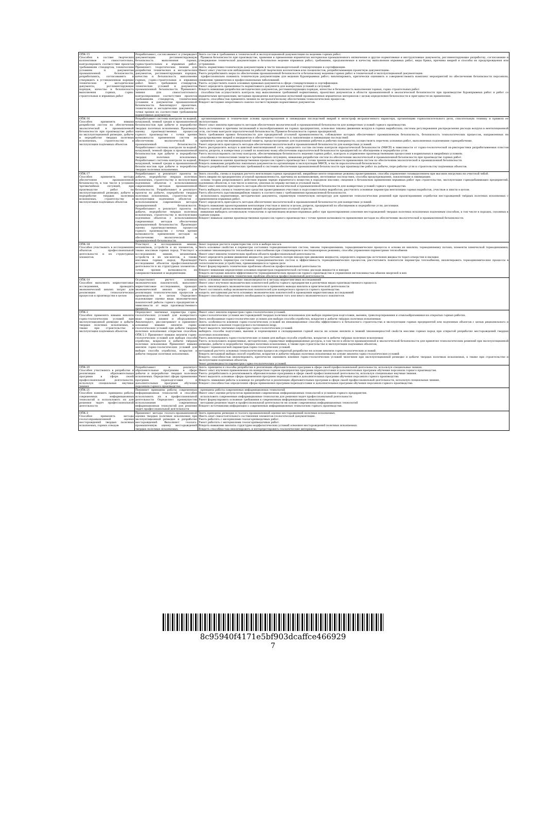| ОПК-15 Способен в составе творческих коллективов и самостоятельно, контролировать соответствие проектов требованиям стандартов, техническим условиям и документам промышленной безопасности, разрабатывать, согласовывать и утверждать в установленном порядке технические и методические документы, регламентирующие порядок, качество и безопасность выполнения горных, горно-строительных и взрывных работ | Разрабатывает, согласовывает и утверждает документацию регламентирующую безопасность выполнения горных, горностроительных и взрывных работ. Применяет: теоретические знания для разработки технических и методических документов, регламентирующих порядок, качество и безопасность выполнения горных, горно-строительных и взрывных работ. Знает: требования стандартов, технических условий и документов промышленной безопасности. Применяет: знания для самостоятельного контролирования соответствия проектов требованиям стандартов, техническим условиям и документам промышленной безопасности. Анализирует проектные, технические и методические документы с точки зрения их соответствия требованиям нормативных документов. | Знать состав и требования к технической и эксплуатационной документации по ведению горных работ. - Правила безопасности при производстве, хранении и применении взрывчатых материалов промышленного назначения и другие нормативные и инструктивные документы, регламентирующие разработку, согласование и утверждение технической документации и безопасное ведение взрывных работ; требования, предъявляемые к качеству выполнения взрывных работ, виды брака, причины аварий и способы их предупреждения или устранения. Знать: нормативно-техническую документацию в части законодательной стандартизации и сертификации. Имеет опыт участия или наблюдения за работой творческих коллективов или специалистов, разрабатывающих проектную документацию. Уметь разрабатывать меры по обеспечению промышленной безопасности и безопасному ведению горных работ в технической и эксплуатационной документации. - профессионально понимать техническую документацию для ведения буровзрывных работ; анализировать, критически оценивать и совершенствовать комплекс мероприятий по обеспечению безопасности персонала, снижению травматизма и профессиональных заболеваний. Уметь: осуществлять поиск основных правовых документов в сфере стандартизации и сертификации. Умеет определять применимость нормативного документа для конкретных условий и ситуаций. Владеть навыками разработки методических документов, регламентирующих порядок, качество и безопасность выполнения горных, горно строительных работ. - способностью осуществлять контроль над выполнением требований нормативных, проектных документов в области промышленной и экологической безопасности при производстве буровзрывных работ и работ со взрывчатыми материалами; методами проведения контрольных испытаний промышленных взрывчатых материалов с целью определения безопасности и пригодности их применения. владеть: способностью применять знания по метрологическому обеспечению технологических процессов. Владеет методами оперативного поиска соответствующих нормативных документов. |
| ОПК-16 Способен применять навыки разработки систем по обеспечению экологической и промышленной безопасности при производстве работ по эксплуатационной разведке, добыче и переработке твердых полезных ископаемых, строительству и эксплуатации подземных объектов | Разрабатывает системы контроля за водной, воздушной, земной средах и промышленной безопасностью при добыче и переработке твердых полезных ископаемых. Производит оценку производственных процессов горного производства с точки зрения возможности применения систем по обеспечению экологической и промышленной безопасности. Разрабатывает системы контроля за водной, воздушной, земной сферах и промышленной безопасностью при добыче и переработке твердых полезных ископаемых. Разрабатывает системы контроля за водной, воздушной, земной средах и промышленной безопас-ностью при добыче и переработке твердых полезных ископаемых. | - организационные и технические основы предотвращения и ликвидации последствий аварий и катастроф антропогенного характера, организацию горноспасательного дела, спасательную технику и правила ее эксплуатации. Имеет опыт анализа пригодность методов обеспечения экологической и промышленной безопасности для конкретных условий горного производства. Знать источники и причины загазований и пылеобразования на горных предприятиях, основ-ные законы движения воздуха в горных выработках; системы регулирования распределения расхода воздуха в вентиляционной сети, системы контроля аэрологической безопасности; Правила безопасности горных предприятий. Знать требования правил безопасности для предприятий угольной промышленности, соблюдение которых обеспечивает промышленную безопасность, безопасность технологических процессов, направленных на предупреждение аварий и инцидентов и обеспечивает готовность к локализации и ликвидации последствий. - применять средства индивидуальной защиты, предусмотренные для подземных рабочих и рабочих поверхности; осуществлять перечень основных работ, выполняемых подземными горнорабочими. Умеет определять пригодность методов обеспечения экологической и промышленной безопасности для конкретных условий. Уметь распределять воздух в шахтной вентиляционной сети, определять состав системы контроля аэрологической безопасности (МФСБ) в зависимости от горно-геологической ха-рактеристики разрабатываемых пластов шахты, разреза, и конкретных условий по комплекс-ному обеспечению аэрологической безопасности предприятий по обогащению и переработке угля. Уметь эксплуатировать систему контроля, обеспечивающую безопасность ведения горных работ, контроль и управление производственными процессами в нормальных и аварийных условиях. - способами и технологиями защиты в чрезвычайных ситуациях, навыками разработки систем по обеспечению экологической и промышленной безопасности при производстве горных работ. Владеет навыком оценки производственных процессов горного производства с точки зрения возможности применения систем по обеспечению экологической и промышленной безопасности. Владеть навыками разработки локальных документов по организации и эксплуатации МФСБ, в части аэрологической безопасности. Владеть разработкой технических требований к системам обеспечения промышленной безопас-ности при производстве работ по добыче, пере-работке угля и строительству подземных объектов. |
| ОПК-17 Способен применять методы обеспечения промышленной безопасности, в том числе в условиях чрезвычайных ситуаций, при производстве работ по эксплуатационной разведке, добыче и переработке твердых полезных ископаемых, строительству и эксплуатации подземных объектов | Разрабатывает и реализует проекты по добыче, переработке твердых полезных ископаемых, строительству и эксплуатации подземных объектов с использованием современных методов промышленной безопасности. Разрабатывает и реализует проекты по добыче, переработке твердых полезных ископаемых, строительству и эксплуатации подземных объектов с использованием современных методов промышленной безопасности. Разрабатывает и реализует проекты по добыче, переработке твердых полезных ископаемых, строительству и эксплуатации подземных объектов с использованием современных методов обеспечения промышленной безопасности. Производит оценку производственных процессов горного производства с точки зрения возможности применения методов по обеспечению экологической и промышленной безопасности. | Знать способы, схемы и порядок расчета вентиляции горных предприятий, аварийные венти-ляционные режимы проветривания; способы управления газовыделением при высоких нагрузках на очистной забой. Знать аварии на предприятиях угольной промышленности, причины их возникновения, негативные последствия, способы предупреждения, локализации и ликвидации. - основы теории разрушающего действия взрыва заряда взрывчатого вещества в породном массиве; сведения о безопасном применении взрывных работ при строительстве, эксплуатации горнодобывающих предприятий, подземных объектов, в том числе в шахтах, опасных по взрыву метана и угольной пыли. Имеет опыт анализа пригодность методов обеспечения экологической и промышленной безопасности для конкретных условий горного производства. Уметь выбирать схемы и технические средства проветривания очистных и подготовительных выработок; рассчитать основные параметры вентиляции горных выработок, участков и шахты в целом. Уметь обеспечить противоаварийную защиту в соответствии с требованиями промышленной безопасности. - использовать нормативные, методические документы, справочную техническую литературу для принятия технологических решений при проектировании отработки месторождений твёрдых полезных ископаемых с применением взрывных работ. Умеет определять пригодность методов обеспечения экологической и промышленной безопасности для конкретных условий. Владеть навыками проектирования вентиляции участков и шахты в целом, разреза, предприятий по обогащению и переработке угля; дегазации. Владеть оценкой риска возникновения аварий на предприятиях угольной отрасли. - навыками выбирать оптимальную технологию и организацию ведения взрывных работ при проектировании освоения месторождений твердых полезных ископаемых подземным способом, в том числе в породах, склонных к горным ударам. Владеет навыком оценки производственных процессов горного производства с точки зрения возможности применения методов по обеспечению экологической и промышленной безопасности. |
| ОПК-18 Способен участвовать в исследованиях объектов профессиональной деятельности и их структурных элементов | Участвует в исследованиях машин, механизмов, устройств и их элементов, а также массивов горных пород. Участвует в исследованиях машин, механизмов, устройств и их эле-ментов, а также массивов горных пород. Производит исследование объектов профессиональной деятельности и их структурных элементов с точки зрения возможности их совершенствования и модернизации. | Знает порядок расчета характеристик сети и выбора насоса Знать основные свойства и параметры состояния термодинамических систем; законы термодинамики; термодинамические процессы и основы их анализа; термодинамику потока; элементы химической термодинамики; основные закономерности теплообмена и массообмена при стационарном и нестационарном режимах; способы управления параметрами теплообмена Имеет опыт анализа технических проблем объекта профессиональной деятельности. Умеет определять режим движения жидкости; рассчитывать потери напора при движении жидкости; определять параметры истечения жидкости через отверстия и насадки Уметь оценивать параметры состояния термодинамических систем и эффективность термодинамических процессов; рассчитывать показатели параметры теплообмена; анализировать термодинамические процессы в теплотехнических устройствах, применяющихся в горном деле Умеет формулировать технические проблемы объектов профессиональной деятельности. Владеет навыками определения основных параметров гидравлической системы: расхода жидкости и напора Владеть методами анализа эффективности термодинамических процессов горного производства и управления интенсивностью обмена энергией в них Владеет навыком анализа технических проблем объектов профессиональной деятельности. |
| ОПК-19 Способен выполнять маркетинговые исследования, проводить экономический анализ затрат для реализации технологических процессов и производства в целом | Осуществляет расчет основных экономических показателей, выполняет маркетинговые исследования, проводит экономический анализ затрат для реализации технологических процессов и производства в целом Определяет подлежащие оценке виды экономических показателей работы горного предприятия в зависимости от вида производственного процесса. | знать: основные экономические закономерности и методы маркетинговых исследований Имеет опыт изучения экономических показателей работы горного предприятия в различных видах производственного процесса. уметь: анализировать экономические показатели и применять выводы анализа в практической деятельности Умеет составлять набор экономических показателей для конкретного процесса горного производства. владеть: методиками расчета основных экономических показателей и проведения маркетинговых исследований Владеет способностью оценивать необходимость применения того или иного экономического показателя. |
| ОПК-2 Способен применять навыки анализа горно-геологических условий при эксплуатационной разведке и добыче твердых полезных ископаемых, а также при строительстве и эксплуатации подземных объектов | Определяет значимые параметры горно-геологических условий для конкретного вида горных машин и оборудования. Анализирует, рассматривает и применяет основные навыки анализа горно-геологических условий при добыче твердых полезных ископаемых открытым способом. ОПК-2.1 Применяет навыки анализа горно-геологических условий для выбора способа отработки, вскрытия и добычи твёрдых полезных ископаемых Применяет навыки анализа горно-геологических условий для выбора способа отработки, вскрытия и добычи твердых полезных ископаемых. | Имеет опыт анализа параметров горно-геологических условий. горно-геологические условия месторождений твердых полезных ископаемых для выбора параметров подготовки, выемки, транспортирования и отвалообразования на открытых горных работах. Знать необходимые горно-геологические условия для выбора способа отработки, вскрытия и добычи твёрдых полезных ископаемых Знать: особенности влияния горно-геологических условий на инновационные способы эффективного и безопасного строительства и эксплуатации горных предприятий или подземных объектов с целью рационального и комплексного освоения георесурсного потенциала недр; Умеет выделять значимые параметры горно-геологических условий. выбирать способы подготовки, выемки и перемещения и складирования горной массы на основе анализа и знаний закономерностей свойств массива горных пород при открытой разработке месторождений твердых полезных ископаемых. Уметь анализировать горно-геологические условия для выбора способа отработки, вскрытия и добычи твёрдых полезных ископаемых Уметь: использовать нормативные, методические, справочные информационные ресурсы, в том числе в области промышленной и экологической безопасности для принятия технологических решений при эксплуатационной разведке, добыче и переработке твердых полезных ископаемых, а также при строительстве и эксплуатации подземных объектов; Владеет терминологией параметров горно-геологических условий. методикой расчета основных технологических процессов открытый разработке на основе анализа горно-геологических условий. Владеть методикой выбора способ отработки, вскрытия и добычи твёрдых полезных ископаемых на основе анализа горно-геологических условий Владеть: способностью анализировать, критически оценивать влияние горно-геологических условий залегания при эксплуатационной разведке и добыче твердых полезных ископаемых, а также при строительстве и эксплуатации подземных объектов; Знает разновидности параметров горно-геологических условий. |
| ОПК-20 Способен участвовать в разработке и реализации образовательных программ в сфере своей профессиональной деятельности, используя специальные научные знания | Разрабатывает и реализует образовательные программы в сфере добычи и переработке твердых полезных ископаемых. Определяет сферы применения программ переподготовки и дополнительных программ обучения персонала горного производства. | Знать: принципы и способы разработки и реализации образовательных программ в сфере своей профессиональной деятельности, используя специальные знания. Имеет опыт изучения применяемых на конкретном горном предприятии программ переподготовки и дополнительных программ обучения персонала горного производства. Уметь: разрабатывать и реализовывать образовательные программы в сфере своей профессиональной деятельности, используя специальные научные знания. Умеет выделять основные сферы применения программ переподготовки и дополнительных программ обучения персонала горного производства. Владеть: навыками работы в команде по разработке и реализации образовательных программ в сфере своей профессиональной деятельности, используя специальные знания. Владеет способностью определения сферы применения программ переподготовки и дополнительных программ обучения персонала горного производства. |
| ОПК-21 Способен понимать принципы работы современных информационных технологий и использовать их для решения задач профессиональной деятельности | Понимает принципы работы современных информационных технологий и способен использовать их в профессиональной деятельности Определяет преимущества использования современных информационных технологий для решения задач профессиональной деятельности | - принципы работы современных информационных технологий Имеет опыт оценки результатов применения современных информационных технологий в условиях горного предприятия. - использовать современные информационные технологии для решения задач профессиональной деятельности Умеет формулировать основные требования к современным информационным технологиям. - методами решения задач в профессиональной деятельности на основе современных информационных технологий Владеет источниками информации о современных информационных технологиях горного производства. |
| ОПК-3 Способен применять методы геологопромышленной оценки месторождений твердых полезных ископаемых, горных отводов | Применяет методы геолого-промышленной оценки твердых полезных ископаемых при эксплуатационной разведке и разработке месторождений. Выполняет геолого-промышленную оценку месторождений твердых полезных ископаемых. | Знать принципы разведки и геолого-промышленной оценки месторождений полезных ископаемых. Иметь опыт самостоятельного составления элементов геологической документации. Уметь работать с материалами геологоразведочных работ. Умеет работать с материалами геологоразведочных работ. Владеть навыками анализа структурно-морфологических условий освоения месторождений полезных ископаемых. Владеть способностью анализировать и интерпретировать геологические материалы. |
8c95940f4171e5bf903dcaffce466929
7